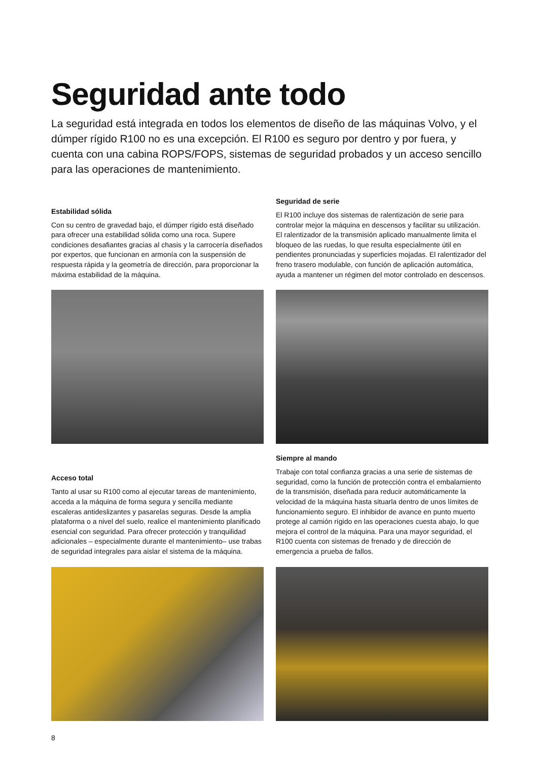Seguridad ante todo
La seguridad está integrada en todos los elementos de diseño de las máquinas Volvo, y el dúmper rígido R100 no es una excepción. El R100 es seguro por dentro y por fuera, y cuenta con una cabina ROPS/FOPS, sistemas de seguridad probados y un acceso sencillo para las operaciones de mantenimiento.
Estabilidad sólida
Con su centro de gravedad bajo, el dúmper rígido está diseñado para ofrecer una estabilidad sólida como una roca. Supere condiciones desafiantes gracias al chasis y la carrocería diseñados por expertos, que funcionan en armonía con la suspensión de respuesta rápida y la geometría de dirección, para proporcionar la máxima estabilidad de la máquina.
Seguridad de serie
El R100 incluye dos sistemas de ralentización de serie para controlar mejor la máquina en descensos y facilitar su utilización. El ralentizador de la transmisión aplicado manualmente limita el bloqueo de las ruedas, lo que resulta especialmente útil en pendientes pronunciadas y superficies mojadas. El ralentizador del freno trasero modulable, con función de aplicación automática, ayuda a mantener un régimen del motor controlado en descensos.
Acceso total
Tanto al usar su R100 como al ejecutar tareas de mantenimiento, acceda a la máquina de forma segura y sencilla mediante escaleras antideslizantes y pasarelas seguras. Desde la amplia plataforma o a nivel del suelo, realice el mantenimiento planificado esencial con seguridad. Para ofrecer protección y tranquilidad adicionales – especialmente durante el mantenimiento– use trabas de seguridad integrales para aislar el sistema de la máquina.
Siempre al mando
Trabaje con total confianza gracias a una serie de sistemas de seguridad, como la función de protección contra el embalamiento de la transmisión, diseñada para reducir automáticamente la velocidad de la máquina hasta situarla dentro de unos límites de funcionamiento seguro. El inhibidor de avance en punto muerto protege al camión rígido en las operaciones cuesta abajo, lo que mejora el control de la máquina. Para una mayor seguridad, el R100 cuenta con sistemas de frenado y de dirección de emergencia a prueba de fallos.
8